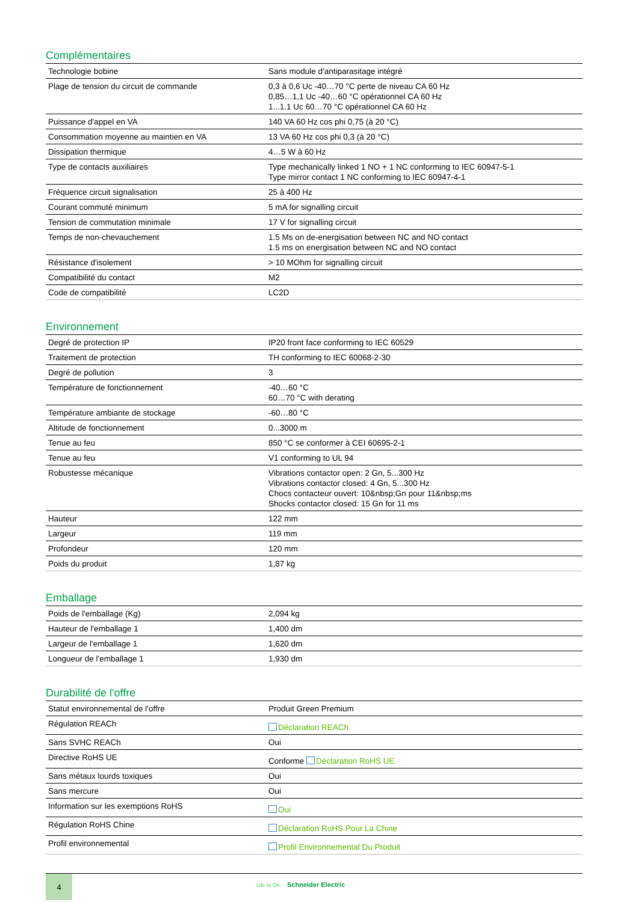Complémentaires
| Technologie bobine | Sans module d'antiparasitage intégré |
| Plage de tension du circuit de commande | 0,3 à 0,6 Uc -40…70 °C perte de niveau CA 60 Hz 0,85…1,1 Uc -40…60 °C opérationnel CA 60 Hz 1...1.1 Uc 60…70 °C opérationnel CA 60 Hz |
| Puissance d'appel en VA | 140 VA 60 Hz cos phi 0,75 (à 20 °C) |
| Consommation moyenne au maintien en VA | 13 VA 60 Hz cos phi 0,3 (à 20 °C) |
| Dissipation thermique | 4…5 W à 60 Hz |
| Type de contacts auxiliaires | Type mechanically linked 1 NO + 1 NC conforming to IEC 60947-5-1 Type mirror contact 1 NC conforming to IEC 60947-4-1 |
| Fréquence circuit signalisation | 25 à 400 Hz |
| Courant commuté minimum | 5 mA for signalling circuit |
| Tension de commutation minimale | 17 V for signalling circuit |
| Temps de non-chevauchement | 1.5 Ms on de-energisation between NC and NO contact 1.5 ms on energisation between NC and NO contact |
| Résistance d'isolement | > 10 MOhm for signalling circuit |
| Compatibilité du contact | M2 |
| Code de compatibilité | LC2D |
Environnement
| Degré de protection IP | IP20 front face conforming to IEC 60529 |
| Traitement de protection | TH conforming to IEC 60068-2-30 |
| Degré de pollution | 3 |
| Température de fonctionnement | -40…60 °C 60…70 °C with derating |
| Température ambiante de stockage | -60…80 °C |
| Altitude de fonctionnement | 0...3000 m |
| Tenue au feu | 850 °C se conformer à CEI 60695-2-1 |
| Tenue au feu | V1 conforming to UL 94 |
| Robustesse mécanique | Vibrations contactor open: 2 Gn, 5...300 Hz Vibrations contactor closed: 4 Gn, 5...300 Hz Chocs contacteur ouvert: 10&nbsp;Gn pour 11&nbsp;ms Shocks contactor closed: 15 Gn for 11 ms |
| Hauteur | 122 mm |
| Largeur | 119 mm |
| Profondeur | 120 mm |
| Poids du produit | 1,87 kg |
Emballage
| Poids de l'emballage (Kg) | 2,094 kg |
| Hauteur de l'emballage 1 | 1,400 dm |
| Largeur de l'emballage 1 | 1,620 dm |
| Longueur de l'emballage 1 | 1,930 dm |
Durabilité de l'offre
| Statut environnemental de l'offre | Produit Green Premium |
| Régulation REACh | Déclaration REACh |
| Sans SVHC REACh | Oui |
| Directive RoHS UE | Conforme Déclaration RoHS UE |
| Sans métaux lourds toxiques | Oui |
| Sans mercure | Oui |
| Information sur les exemptions RoHS | Oui |
| Régulation RoHS Chine | Déclaration RoHS Pour La Chine |
| Profil environnemental | Profil Environnemental Du Produit |
4
Life Is On Schneider Electric